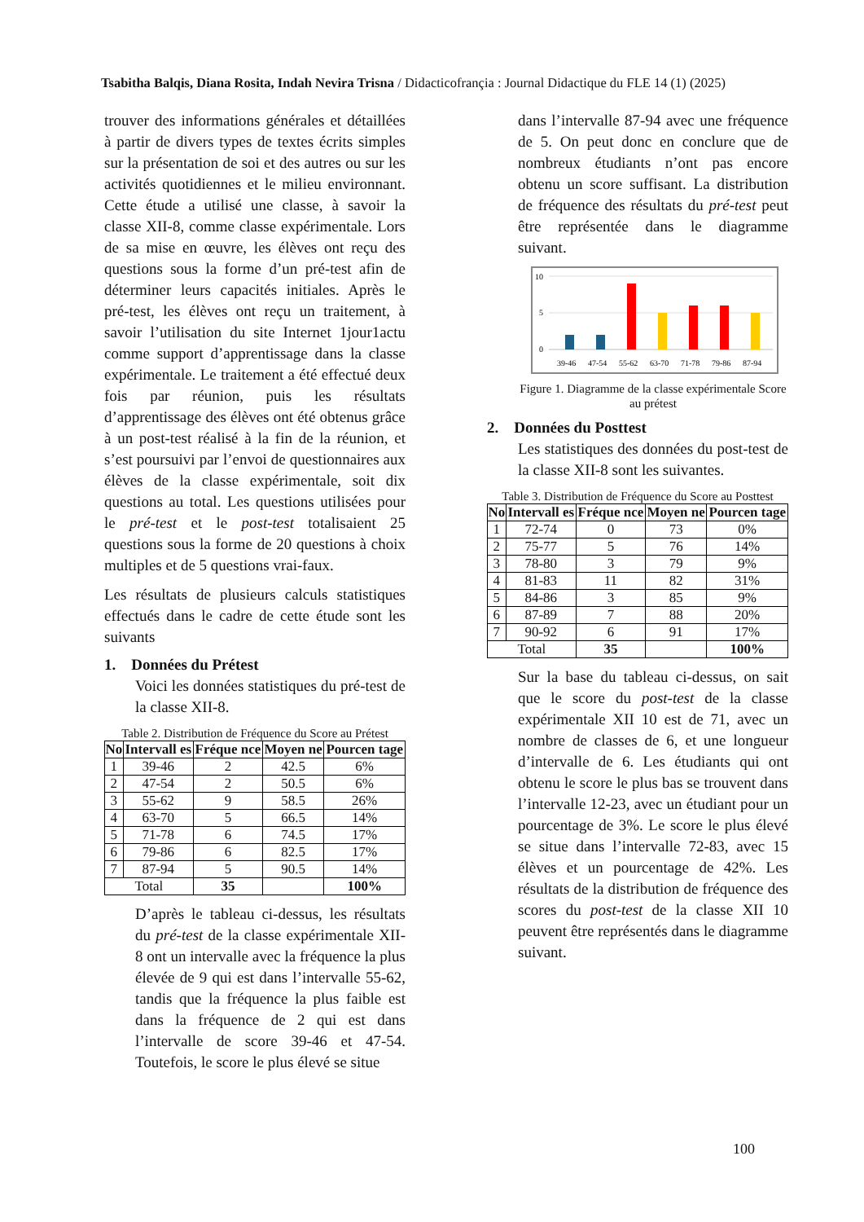Tsabitha Balqis, Diana Rosita, Indah Nevira Trisna / Didacticofrançia : Journal Didactique du FLE 14 (1) (2025)
trouver des informations générales et détaillées à partir de divers types de textes écrits simples sur la présentation de soi et des autres ou sur les activités quotidiennes et le milieu environnant. Cette étude a utilisé une classe, à savoir la classe XII-8, comme classe expérimentale. Lors de sa mise en œuvre, les élèves ont reçu des questions sous la forme d’un pré-test afin de déterminer leurs capacités initiales. Après le pré-test, les élèves ont reçu un traitement, à savoir l’utilisation du site Internet 1jour1actu comme support d’apprentissage dans la classe expérimentale. Le traitement a été effectué deux fois par réunion, puis les résultats d’apprentissage des élèves ont été obtenus grâce à un post-test réalisé à la fin de la réunion, et s’est poursuivi par l’envoi de questionnaires aux élèves de la classe expérimentale, soit dix questions au total. Les questions utilisées pour le pré-test et le post-test totalisaient 25 questions sous la forme de 20 questions à choix multiples et de 5 questions vrai-faux.
Les résultats de plusieurs calculs statistiques effectués dans le cadre de cette étude sont les suivants
1. Données du Prétest
Voici les données statistiques du pré-test de la classe XII-8.
Table 2. Distribution de Fréquence du Score au Prétest
| No | Intervall es | Fréque nce | Moyen ne | Pourcen tage |
| --- | --- | --- | --- | --- |
| 1 | 39-46 | 2 | 42.5 | 6% |
| 2 | 47-54 | 2 | 50.5 | 6% |
| 3 | 55-62 | 9 | 58.5 | 26% |
| 4 | 63-70 | 5 | 66.5 | 14% |
| 5 | 71-78 | 6 | 74.5 | 17% |
| 6 | 79-86 | 6 | 82.5 | 17% |
| 7 | 87-94 | 5 | 90.5 | 14% |
| Total | | 35 | | 100% |
D’après le tableau ci-dessus, les résultats du pré-test de la classe expérimentale XII-8 ont un intervalle avec la fréquence la plus élevée de 9 qui est dans l’intervalle 55-62, tandis que la fréquence la plus faible est dans la fréquence de 2 qui est dans l’intervalle de score 39-46 et 47-54. Toutefois, le score le plus élevé se situe
dans l’intervalle 87-94 avec une fréquence de 5. On peut donc en conclure que de nombreux étudiants n’ont pas encore obtenu un score suffisant. La distribution de fréquence des résultats du pré-test peut être représentée dans le diagramme suivant.
10
5
0
39-46
47-54
55-62
63-70
71-78
79-86
87-94
Figure 1. Diagramme de la classe expérimentale Score au prétest
2. Données du Posttest
Les statistiques des données du post-test de la classe XII-8 sont les suivantes.
Table 3. Distribution de Fréquence du Score au Posttest
| No | Intervall es | Fréque nce | Moyen ne | Pourcen tage |
| --- | --- | --- | --- | --- |
| 1 | 72-74 | 0 | 73 | 0% |
| 2 | 75-77 | 5 | 76 | 14% |
| 3 | 78-80 | 3 | 79 | 9% |
| 4 | 81-83 | 11 | 82 | 31% |
| 5 | 84-86 | 3 | 85 | 9% |
| 6 | 87-89 | 7 | 88 | 20% |
| 7 | 90-92 | 6 | 91 | 17% |
| Total | | 35 | | 100% |
Sur la base du tableau ci-dessus, on sait que le score du post-test de la classe expérimentale XII 10 est de 71, avec un nombre de classes de 6, et une longueur d’intervalle de 6. Les étudiants qui ont obtenu le score le plus bas se trouvent dans l’intervalle 12-23, avec un étudiant pour un pourcentage de 3%. Le score le plus élevé se situe dans l’intervalle 72-83, avec 15 élèves et un pourcentage de 42%. Les résultats de la distribution de fréquence des scores du post-test de la classe XII 10 peuvent être représentés dans le diagramme suivant.
100